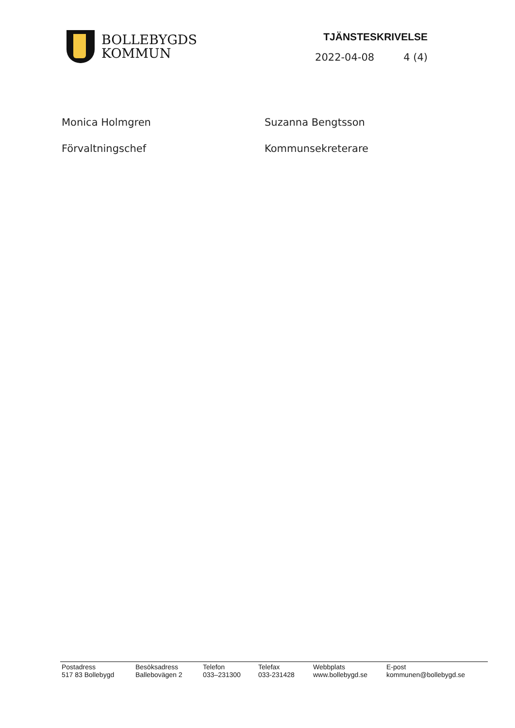BOLLEBYGDS
KOMMUN
TJÄNSTESKRIVELSE
2022-04-08 4 (4)
Monica Holmgren
Suzanna Bengtsson
Förvaltningschef
Kommunsekreterare
Postadress
517 83 Bollebygd
Besöksadress
Ballebovägen 2
Telefon
033–231300
Telefax
033-231428
Webbplats
www.bollebygd.se
E-post
kommunen@bollebygd.se